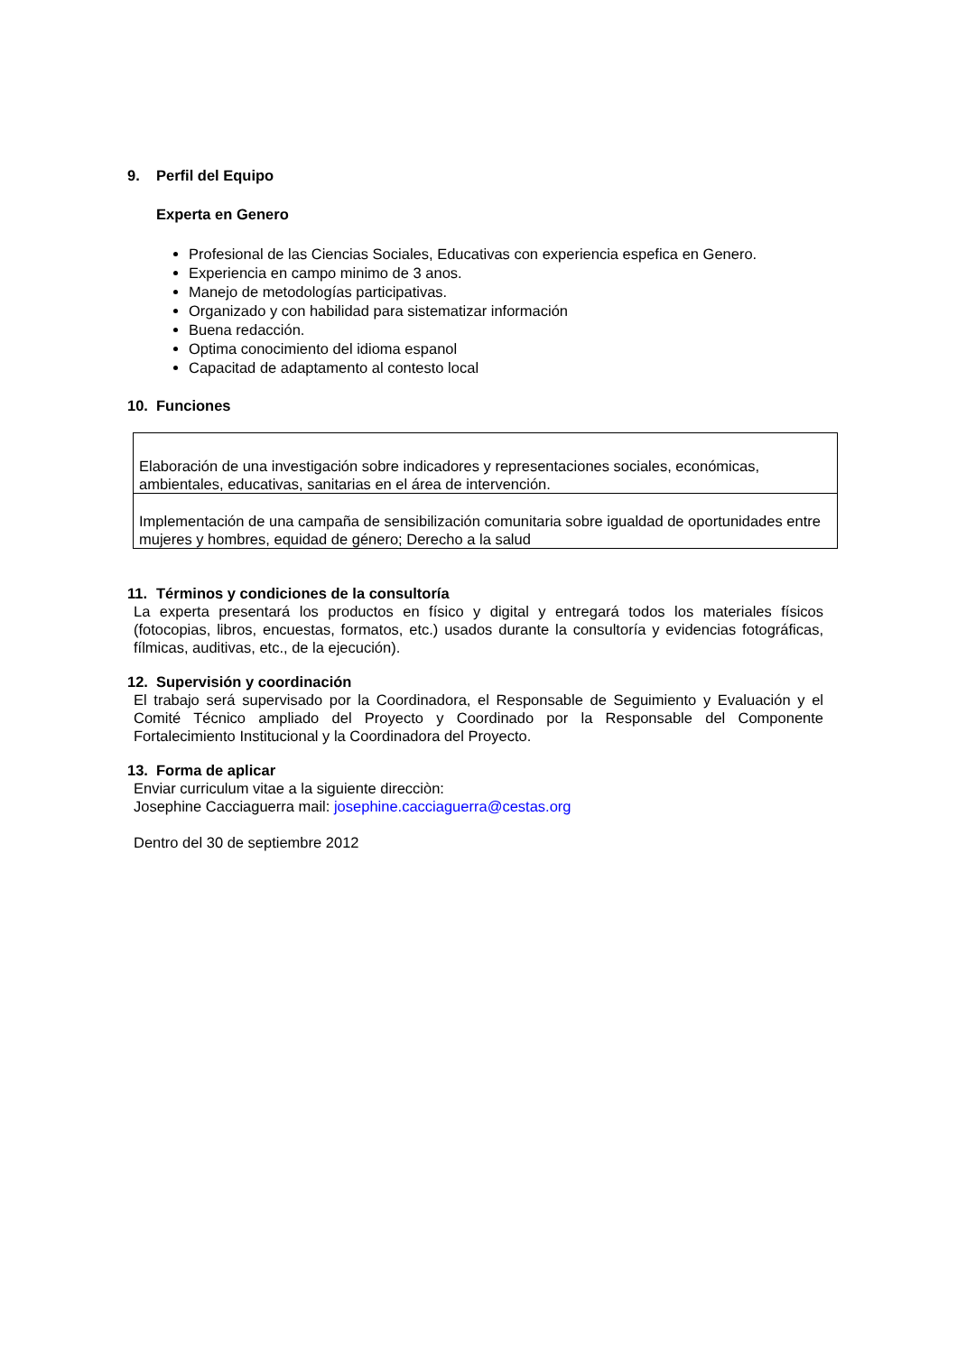9. Perfil del Equipo
Experta en Genero
Profesional de las Ciencias Sociales, Educativas con experiencia espefica en Genero.
Experiencia en campo minimo de 3 anos.
Manejo de metodologías participativas.
Organizado y con habilidad para sistematizar información
Buena redacción.
Optima conocimiento del idioma espanol
Capacitad de adaptamento al contesto local
10. Funciones
| Elaboración de una investigación sobre indicadores y representaciones sociales, económicas, ambientales, educativas, sanitarias en el área de intervención. |
| Implementación de una campaña de sensibilización comunitaria sobre igualdad de oportunidades entre mujeres y hombres, equidad de género; Derecho a la salud |
11. Términos y condiciones de la consultoría
La experta presentará los productos en físico y digital y entregará todos los materiales físicos (fotocopias, libros, encuestas, formatos, etc.) usados durante la consultoría y evidencias fotográficas, fílmicas, auditivas, etc., de la ejecución).
12. Supervisión y coordinación
El trabajo será supervisado por la Coordinadora, el Responsable de Seguimiento y Evaluación y el Comité Técnico ampliado del Proyecto y Coordinado por la Responsable del Componente Fortalecimiento Institucional y la Coordinadora del Proyecto.
13. Forma de aplicar
Enviar curriculum vitae a la siguiente direcciòn:
Josephine Cacciaguerra mail: josephine.cacciaguerra@cestas.org
Dentro del 30 de septiembre 2012